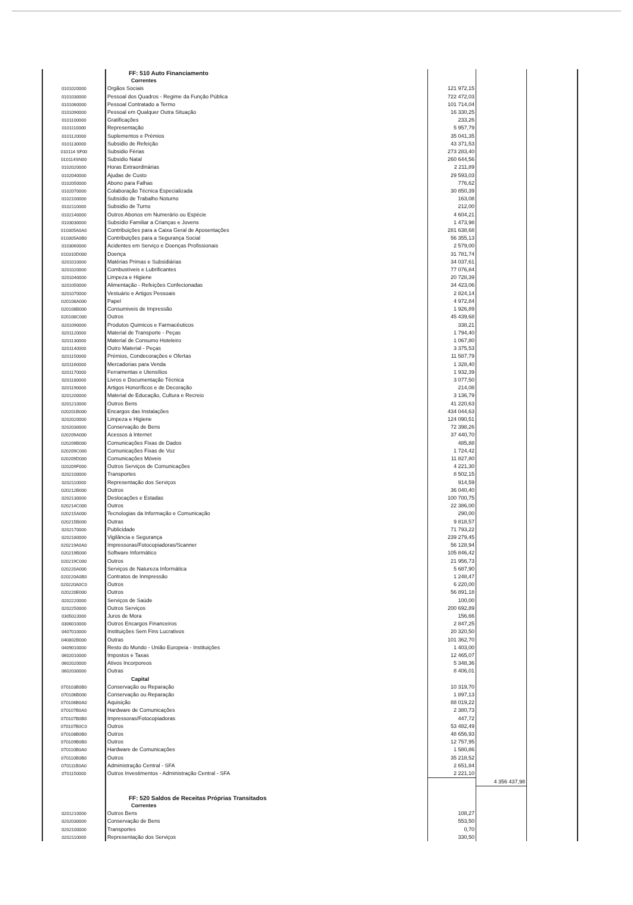| | | FF: 510 Auto Financiamento | | | |
| | | Correntes | | | |
| | 0101020000 | Orgãos Sociais | 121 972,15 | | |
| | 0101030000 | Pessoal dos Quadros - Regime da Função Pública | 722 472,03 | | |
| | 0101060000 | Pessoal Contratado a Termo | 101 714,04 | | |
| | 0101090000 | Pessoal em Qualquer Outra Situação | 16 330,25 | | |
| | 0101100000 | Gratificações | 233,26 | | |
| | 0101110000 | Representação | 5 957,79 | | |
| | 0101120000 | Suplementos e Prémios | 35 041,35 | | |
| | 0101130000 | Subsidio de Refeição | 43 371,53 | | |
| | 010114 SF00 | Subsidio Férias | 273 283,40 | | |
| | 010114SN00 | Subsidio Natal | 260 644,56 | | |
| | 0102020000 | Horas Extraordinárias | 2 211,89 | | |
| | 0102040000 | Ajudas de Custo | 29 593,03 | | |
| | 0102050000 | Abono para Falhas | 776,62 | | |
| | 0102070000 | Colaboração Técnica Especializada | 30 850,39 | | |
| | 0102100000 | Subsídio de Trabalho Noturno | 163,08 | | |
| | 0102110000 | Subsidio de Turno | 212,00 | | |
| | 0102140000 | Outros Abonos em Numerário ou Espécie | 4 604,21 | | |
| | 0103030000 | Subsídio Familiar a Crianças e Jovens | 1 473,98 | | |
| | 010305A0A0 | Contribuições para a Caixa Geral de Aposentações | 281 638,68 | | |
| | 010305A0B0 | Contribuições para a Segurança Social | 56 355,13 | | |
| | 0103060000 | Acidentes em Serviço e Doenças Profissionais | 2 579,00 | | |
| | 010310D000 | Doença | 31 781,74 | | |
| | 0201010000 | Matérias Primas e Subsidiárias | 34 037,61 | | |
| | 0201020000 | Combustíveis e Lubrificantes | 77 076,84 | | |
| | 0201040000 | Limpeza e Higiene | 20 728,39 | | |
| | 0201050000 | Alimentação - Refeições Confecionadas | 34 423,06 | | |
| | 0201070000 | Vestuário e Artigos Pessoais | 2 824,14 | | |
| | 020108A000 | Papel | 4 972,84 | | |
| | 020108B000 | Consumiveis de Impressão | 1 926,89 | | |
| | 020108C000 | Outros | 45 439,68 | | |
| | 0201090000 | Produtos Quimicos e Farmacêuticos | 338,21 | | |
| | 0201120000 | Material de Transporte - Peças | 1 794,40 | | |
| | 0201130000 | Material de Consumo Hoteleiro | 1 067,80 | | |
| | 0201140000 | Outro Material - Peças | 3 375,53 | | |
| | 0201150000 | Prémios, Condecorações e Ofertas | 11 587,79 | | |
| | 0201160000 | Mercadorias para Venda | 1 328,40 | | |
| | 0201170000 | Ferramentas e Utensílios | 1 932,39 | | |
| | 0201180000 | Livros e Documentação Técnica | 3 077,50 | | |
| | 0201190000 | Artigos Honoríficos e de Decoração | 214,08 | | |
| | 0201200000 | Material de Educação, Cultura e Recreio | 3 136,79 | | |
| | 0201210000 | Outros Bens | 41 220,63 | | |
| | 020201B000 | Encargos das Instalações | 434 044,63 | | |
| | 0202020000 | Limpeza e Higiene | 124 090,51 | | |
| | 0202030000 | Conservação de Bens | 72 398,26 | | |
| | 020209A000 | Acessos à Internet | 37 440,70 | | |
| | 020209B000 | Comunicações Fixas de Dados | 485,88 | | |
| | 020209C000 | Comunicações Fixas de Voz | 1 724,42 | | |
| | 020209D000 | Comunicações Móveis | 11 827,80 | | |
| | 020209F000 | Outros Serviços de Comunicações | 4 221,30 | | |
| | 0202100000 | Transportes | 8 502,15 | | |
| | 0202110000 | Representação dos Serviços | 914,59 | | |
| | 020212B000 | Outros | 36 040,40 | | |
| | 0202130000 | Deslocações e Estadas | 100 700,75 | | |
| | 020214C000 | Outros | 22 386,00 | | |
| | 020215A000 | Tecnologias da Informação e Comunicação | 290,00 | | |
| | 020215B000 | Outras | 9 818,57 | | |
| | 0202170000 | Publicidade | 71 793,22 | | |
| | 0202180000 | Vigilância e Segurança | 239 279,45 | | |
| | 020219A0A0 | Impressoras/Fotocopiadoras/Scanner | 56 128,94 | | |
| | 020219B000 | Software Informático | 105 846,42 | | |
| | 020219C000 | Outros | 21 956,73 | | |
| | 020220A000 | Serviços de Natureza Informática | 5 687,90 | | |
| | 020220A0B0 | Contratos de Inmpressão | 1 248,47 | | |
| | 020220A0C0 | Outros | 6 220,00 | | |
| | 020220E000 | Outros | 56 891,18 | | |
| | 0202220000 | Serviços de Saúde | 100,00 | | |
| | 0202250000 | Outros Serviços | 200 692,89 | | |
| | 030502J000 | Juros de Mora | 156,66 | | |
| | 0306010000 | Outros Encargos Financeiros | 2 847,25 | | |
| | 0407010000 | Instituições Sem Fins Lucrativos | 20 320,50 | | |
| | 040802B000 | Outras | 101 362,70 | | |
| | 0409010000 | Resto do Mundo - União Europeia - Instituições | 1 403,00 | | |
| | 0602010000 | Impostos e Taxas | 12 465,07 | | |
| | 0602020000 | Ativos Incorporeos | 5 348,36 | | |
| | 0602030000 | Outras | 8 406,01 | | |
| | | Capital | | | |
| | 070103B0B0 | Conservação ou Reparação | 10 319,70 | | |
| | 070106B000 | Conservação ou Reparação | 1 897,13 | | |
| | 070106B0A0 | Aquisição | 88 019,22 | | |
| | 070107B0A0 | Hardware de Comunicações | 2 380,73 | | |
| | 070107B0B0 | Impressoras/Fotocopiadoras | 447,72 | | |
| | 070107B0C0 | Outros | 53 482,49 | | |
| | 070108B0B0 | Outros | 48 656,93 | | |
| | 070109B0B0 | Outros | 12 757,95 | | |
| | 070110B0A0 | Hardware de Comunicações | 1 580,86 | | |
| | 070110B0B0 | Outros | 35 218,52 | | |
| | 070111B0A0 | Administração Central - SFA | 2 651,84 | | |
| | 0701150000 | Outros Investimentos - Administração Central - SFA | 2 221,10 | | |
| | | | | 4 356 437,98 | |
| | | FF: 520 Saldos de Receitas Próprias Transitados | | | |
| | | Correntes | | | |
| | 0201210000 | Outros Bens | 108,27 | | |
| | 0202030000 | Conservação de Bens | 553,50 | | |
| | 0202100000 | Transportes | 0,70 | | |
| | 0202110000 | Representação dos Serviços | 330,50 | | |